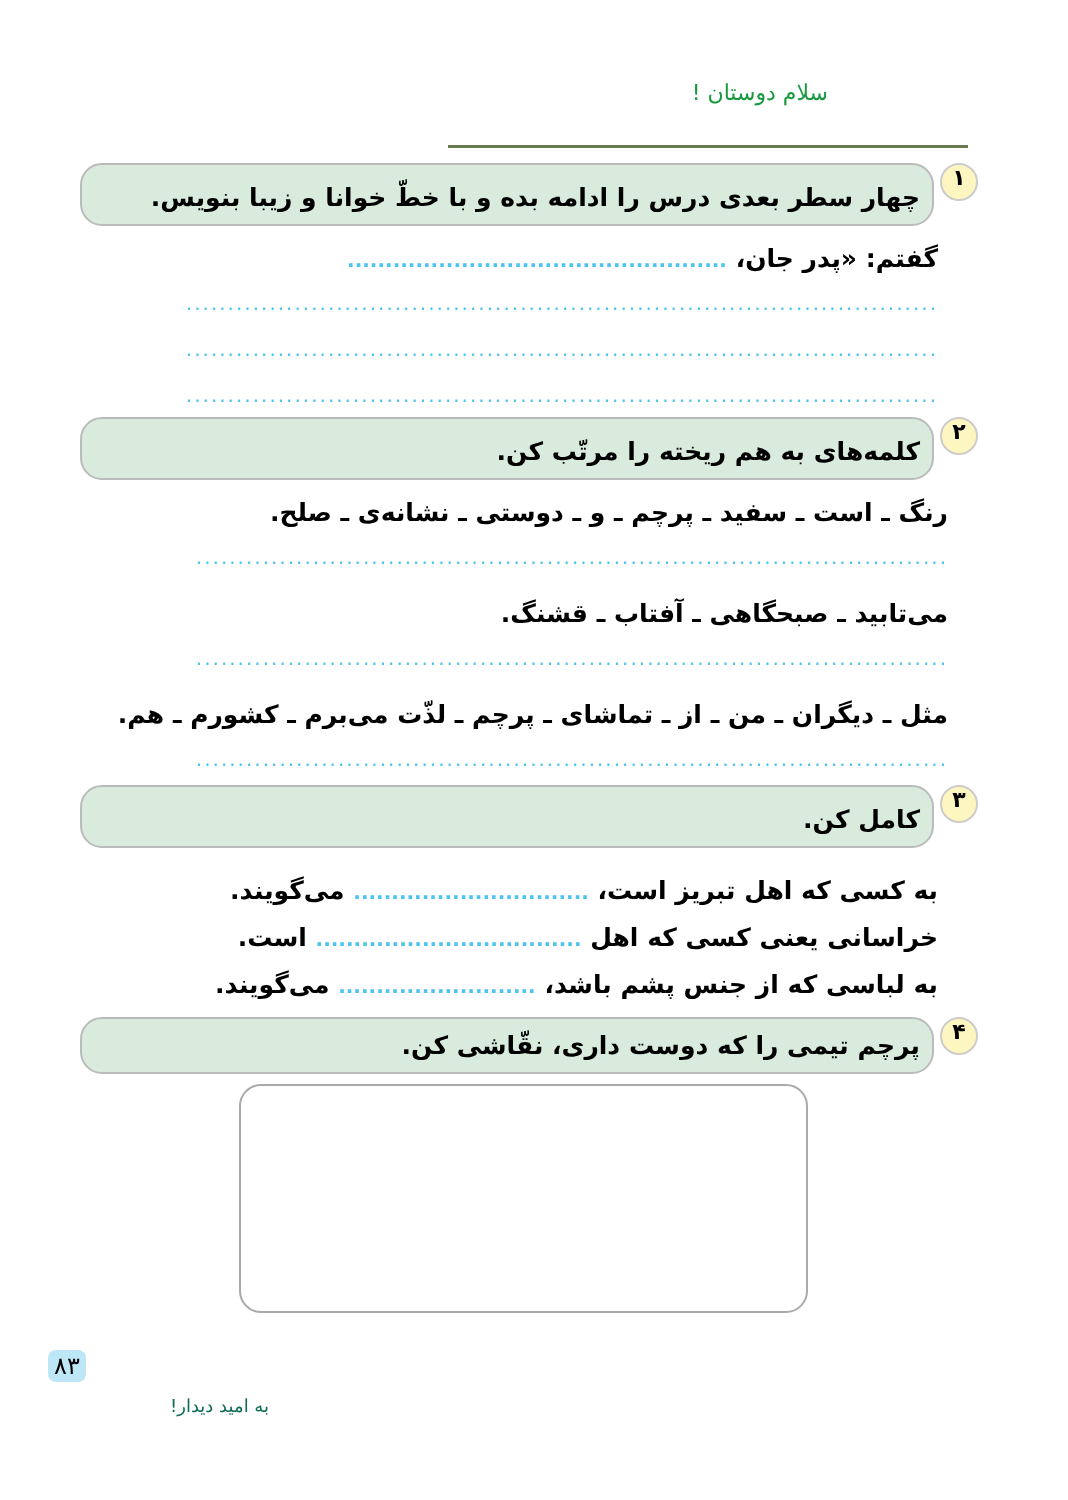سلام دوستان !
۱
چهار سطر بعدی درس را ادامه بده و با خطّ خوانا و زیبا بنویس.
گفتم: «پدر جان، ..................................................
..........................................................................................
..........................................................................................
..........................................................................................
۲
کلمه‌های به هم ریخته را مرتّب کن.
رنگ ـ است ـ سفید ـ پرچم ـ و ـ دوستی ـ نشانه‌ی ـ صلح.
..........................................................................................
می‌تابید ـ صبحگاهی ـ آفتاب ـ قشنگ.
..........................................................................................
مثل ـ دیگران ـ من ـ از ـ تماشای ـ پرچم ـ لذّت می‌برم ـ کشورم ـ هم.
..........................................................................................
۳
کامل کن.
به کسی که اهل تبریز است، ............................... می‌گویند.
خراسانی یعنی کسی که اهل ................................... است.
به لباسی که از جنس پشم باشد، .......................... می‌گویند.
۴
پرچم تیمی را که دوست داری، نقّاشی کن.
۸۳
به امید دیدار!